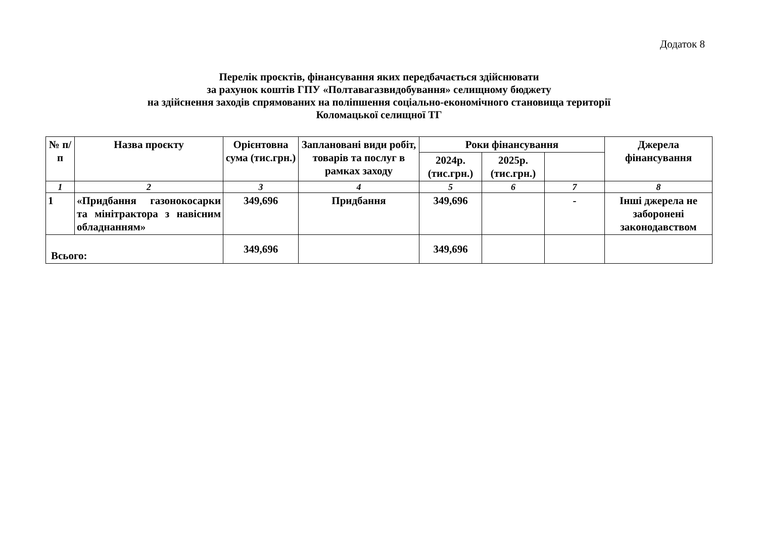Додаток 8
Перелік проєктів, фінансування яких передбачається здійснювати
за рахунок коштів ГПУ «Полтавагазвидобування» селищному бюджету
на здійснення заходів спрямованих на поліпшення соціально-економічного становища території
Коломацької селищної ТГ
| № п/п | Назва проєкту | Орієнтовна сума (тис.грн.) | Заплановані види робіт, товарів та послуг в рамках заходу | Роки фінансування | | | Джерела фінансування |
| --- | --- | --- | --- | --- | --- | --- | --- |
| | | | | 2024р. (тис.грн.) | 2025р. (тис.грн.) | | |
| 1 | 2 | 3 | 4 | 5 | 6 | 7 | 8 |
| 1 | «Придбання газонокосарки та мінітрактора з навісним обладнанням» | 349,696 | Придбання | 349,696 | | - | Інші джерела не заборонені законодавством |
| Всього: | | 349,696 | | 349,696 | | | |